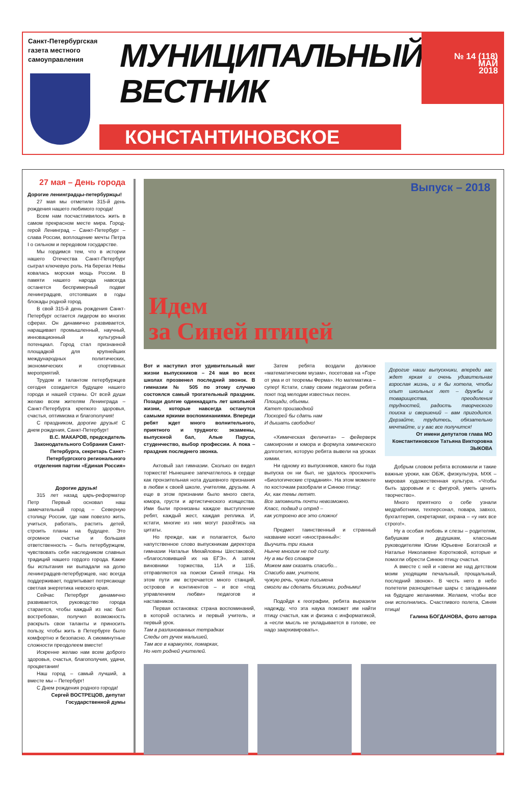Санкт-Петербургская газета местного самоуправления
МУНИЦИПАЛЬНЫЙ
ВЕСТНИК
№ 14 (118)
МАЙ
2018
КОНСТАНТИНОВСКОЕ
27 мая – День города
Дорогие ленинградцы-петербуржцы!
27 мая мы отметили 315-й день рождения нашего любимого города!
Всем нам посчастливилось жить в самом прекрасном месте мира. Город-герой Ленинград – Санкт-Петербург – слава России, воплощение мечты Петра I о сильном и передовом государстве.
Мы гордимся тем, что в истории нашего Отечества Санкт-Петербург сыграл ключевую роль. На берегах Невы ковалась морская мощь России. В памяти нашего народа навсегда останется беспримерный подвиг ленинградцев, отстоявших в годы блокады родной город.
В свой 315-й день рождения Санкт-Петербург остается лидером во многих сферах. Он динамично развивается, наращивает промышленный, научный, инновационный и культурный потенциал. Город стал признанной площадкой для крупнейших международных политических, экономических и спортивных мероприятий.
Трудом и талантом петербуржцев сегодня созидается будущее нашего города и нашей страны. От всей души желаю всем жителям Ленинграда – Санкт-Петербурга крепкого здоровья, счастья, оптимизма и благополучия!
С праздником, дорогие друзья! С днем рождения, Санкт-Петербург!
В.С. МАКАРОВ, председатель Законодательного Собрания Санкт-Петербурга, секретарь Санкт-Петербургского регионального отделения партии «Единая Россия»
Дорогие друзья!
315 лет назад царь-реформатор Петр Первый основал наш замечательный город – Северную столицу России, где нам повезло жить, учиться, работать, растить детей, строить планы на будущее. Это огромное счастье и большая ответственность – быть петербуржцем, чувствовать себя наследником славных традиций нашего гордого города. Какие бы испытания ни выпадали на долю ленинградцев-петербуржцев, нас всегда поддерживает, подпитывает потрясающе светлая энергетика невского края.
Сейчас Петербург динамично развивается, руководство города старается, чтобы каждый из нас был востребован, получил возможность раскрыть свои таланты и приносить пользу, чтобы жить в Петербурге было комфортно и безопасно. А сиюминутные сложности преодолеем вместе!
Искренне желаю нам всем доброго здоровья, счастья, благополучия, удачи, процветания!
Наш город – самый лучший, а вместе мы – Петербург!
С Днем рождения родного города!
Сергей ВОСТРЕЦОВ, депутат Государственной думы
Выпуск – 2018
Идем
за Синей птицей
Вот и наступил этот удивительный миг жизни выпускников – 24 мая во всех школах прозвенел последний звонок. В гимназии № 505 по этому случаю состоялся самый трогательный праздник. Позади долгие одиннадцать лет школьной жизни, которые навсегда останутся самыми яркими воспоминаниями. Впереди ребят ждет много волнительного, приятного и трудного: экзамены, выпускной бал, Алые Паруса, студенчество, выбор профессии. А пока – праздник последнего звонка.
Актовый зал гимназии. Сколько он видел торжеств! Нынешнее запечатлелось в сердце как пронзительная нота душевного признания в любви к своей школе, учителям, друзьям. А еще в этом признании было много света, юмора, грусти и артистического изящества. Ими были пронизаны каждое выступление ребят, каждый жест, каждая реплика. И, кстати, многие из них могут разойтись на цитаты.
Но прежде, как и полагается, было напутственное слово выпускникам директора гимназии Натальи Михайловны Шестаковой, «благословившей их на ЕГЭ». А затем виновники торжества, 11А и 11Б, отправляются на поиски Синей птицы. На этом пути им встречается много станций, островов и континентов – и все «под управлением любви» педагогов и наставников.
Первая остановка: страна воспоминаний, в которой остались и первый учитель, и первый урок.
Там в разлинованных тетрадках
Следы от ручек малышей,
Там все в каракулях, помарках,
Но нет родней учителей.
Затем ребята воздали должное «математическим музам», посетовав на «Горе от ума и от теоремы Ферма». Но математика – супер! Кстати, славу своим педагогам ребята поют под мелодии известных песен.
Площади, объемы.
Катет производной
Поскорей бы сдать нам
И дышать свободно!
«Химическая феличита» – фейерверк самоиронии и юмора и формула химического долголетия, которую ребята вывели на уроках химии.
Ни одному из выпускников, какого бы года выпуска он ни был, не удалось проскочить «Биологические страдания». На этом моменте по косточкам разобрали и Синюю птицу:
Ах, как темы летят.
Все запомнить почти невозможно.
Класс, подвид и отряд –
как устроено все это сложно!
Предмет таинственный и странный название носит «иностранный»:
Выучить три языка
Нынче многим не под силу.
Ну а мы без словаря
Можем вам сказать спасибо...
Спасибо вам, учителя,
чужую речь, чужие письмена
смогли вы сделать близкими, родными!
Подойдя к географии, ребята выразили надежду, что эта наука поможет им найти птицу счастья, как и физика с информатикой, а «если мысль не укладывается в голове, ее надо заархивировать».
Дорогие наши выпускники, впереди вас ждет яркая и очень удивительная взрослая жизнь, и я бы хотела, чтобы опыт школьных лет – дружбы и товарищества, преодоления трудностей, радость творческого поиска и свершений – вам пригодился. Дерзайте, трудитесь, обязательно мечтайте, и у вас все получится!
От имени депутатов глава МО Константиновское Татьяна Викторовна ЗЫКОВА
Добрым словом ребята вспомнили и такие важные уроки, как ОБЖ, физкультура, МХК – мировая художественная культура. «Чтобы быть здоровым и с фигурой, уметь ценить творчество».
Много приятного о себе узнали медработники, техперсонал, повара, завхоз, бухгалтерия, секретариат, охрана – «у них все строго!».
Ну а особая любовь и слезы – родителям, бабушкам и дедушкам, классным руководителям Юлии Юрьевне Богатской и Наталье Николаевне Коротковой, которые и помогли обрести Синюю птицу счастья.
А вместе с ней и «звени же над детством моим уходящим печальный, прощальный, последний звонок». В честь него в небо полетели разноцветные шары с загаданными на будущее желаниями. Желаем, чтобы все они исполнились. Счастливого полета, Синяя птица!
Галина БОГДАНОВА, фото автора